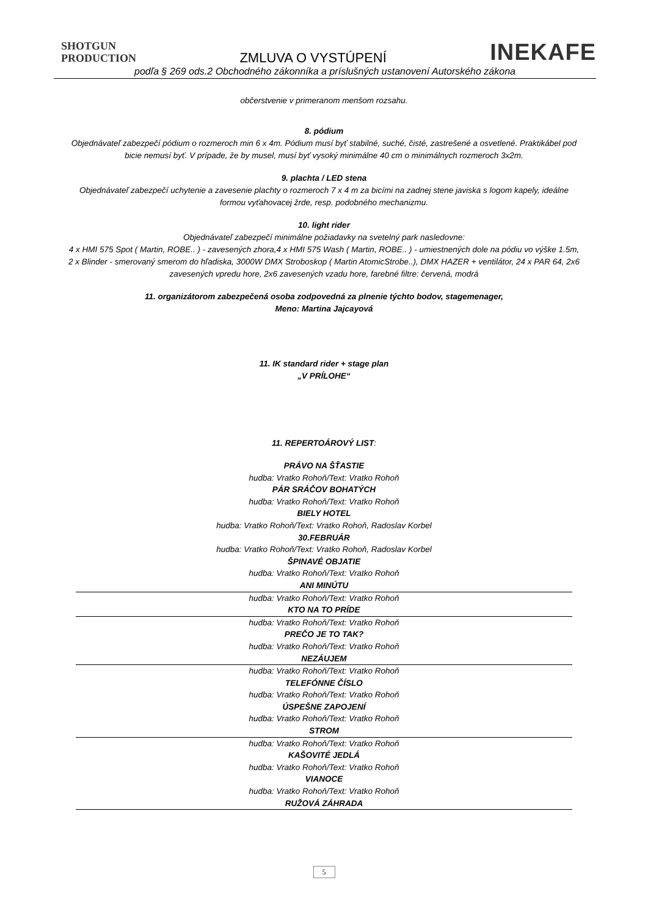SHOTGUN
PRODUCTION
ZMLUVA O VYSTÚPENÍ
INEKAFE
podľa § 269 ods.2 Obchodného zákonníka a príslušných ustanovení Autorského zákona
občerstvenie v primeranom menšom rozsahu.
8. pódium
Objednávateľ zabezpečí pódium o rozmeroch min 6 x 4m. Pódium musí byť stabilné, suché, čisté, zastrešené a osvetlené. Praktikábel pod bicie nemusí byť. V prípade, že by musel, musí byť vysoký minimálne 40 cm o minimálnych rozmeroch 3x2m.
9. plachta / LED stena
Objednávateľ zabezpečí uchytenie a zavesenie plachty o rozmeroch 7 x 4 m za bicími na zadnej stene javiska s logom kapely, ideálne formou vyťahovacej žrde, resp. podobného mechanizmu.
10. light rider
Objednávateľ zabezpečí minimálne požiadavky na svetelný park nasledovne:
4 x HMI 575 Spot ( Martin, ROBE.. ) - zavesených zhora,4 x HMI 575 Wash ( Martin, ROBE.. ) - umiestnených dole na pódiu vo výške 1.5m, 2 x Blinder - smerovaný smerom do hľadiska, 3000W DMX Stroboskop ( Martin AtomicStrobe..), DMX HAZER + ventilátor, 24 x PAR 64, 2x6 zavesených vpredu hore, 2x6 zavesených vzadu hore, farebné filtre: červená, modrá
11. organizátorom zabezpečená osoba zodpovedná za plnenie týchto bodov, stagemenager,
Meno: Martina Jajcayová
11. IK standard rider + stage plan
„V PRÍLOHE“
11. REPERTOÁROVÝ LIST:
PRÁVO NA ŠŤASTIE
hudba: Vratko Rohoň/Text: Vratko Rohoň
PÁR SRÁČOV BOHATÝCH
hudba: Vratko Rohoň/Text: Vratko Rohoň
BIELY HOTEL
hudba: Vratko Rohoň/Text: Vratko Rohoň, Radoslav Korbel
30.FEBRUÁR
hudba: Vratko Rohoň/Text: Vratko Rohoň, Radoslav Korbel
ŠPINAVÉ OBJATIE
hudba: Vratko Rohoň/Text: Vratko Rohoň
ANI MINÚTU
hudba: Vratko Rohoň/Text: Vratko Rohoň
KTO NA TO PRÍDE
hudba: Vratko Rohoň/Text: Vratko Rohoň
PREČO JE TO TAK?
hudba: Vratko Rohoň/Text: Vratko Rohoň
NEZÁUJEM
hudba: Vratko Rohoň/Text: Vratko Rohoň
TELEFÓNNE ČÍSLO
hudba: Vratko Rohoň/Text: Vratko Rohoň
ÚSPEŠNE ZAPOJENÍ
hudba: Vratko Rohoň/Text: Vratko Rohoň
STROM
hudba: Vratko Rohoň/Text: Vratko Rohoň
KAŠOVITÉ JEDLÁ
hudba: Vratko Rohoň/Text: Vratko Rohoň
VIANOCE
hudba: Vratko Rohoň/Text: Vratko Rohoň
RUŽOVÁ ZÁHRADA
5